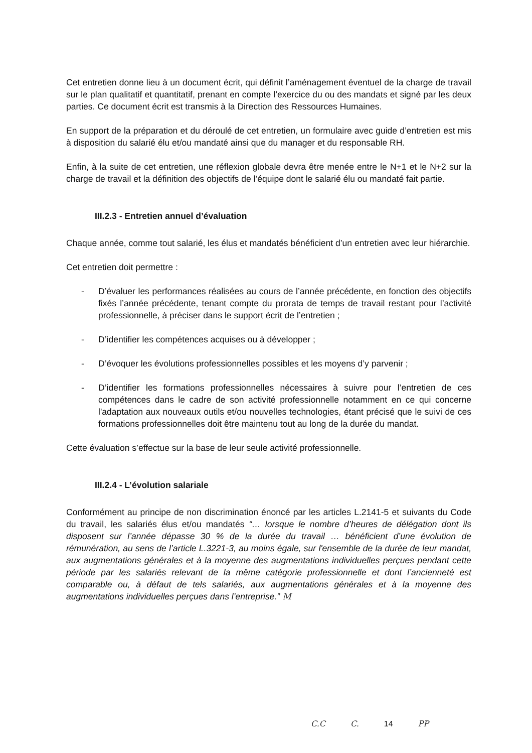Cet entretien donne lieu à un document écrit, qui définit l’aménagement éventuel de la charge de travail sur le plan qualitatif et quantitatif, prenant en compte l’exercice du ou des mandats et signé par les deux parties. Ce document écrit est transmis à la Direction des Ressources Humaines.
En support de la préparation et du déroulé de cet entretien, un formulaire avec guide d’entretien est mis à disposition du salarié élu et/ou mandaté ainsi que du manager et du responsable RH.
Enfin, à la suite de cet entretien, une réflexion globale devra être menée entre le N+1 et le N+2 sur la charge de travail et la définition des objectifs de l’équipe dont le salarié élu ou mandaté fait partie.
III.2.3 - Entretien annuel d’évaluation
Chaque année, comme tout salarié, les élus et mandatés bénéficient d’un entretien avec leur hiérarchie.
Cet entretien doit permettre :
- D’évaluer les performances réalisées au cours de l’année précédente, en fonction des objectifs fixés l’année précédente, tenant compte du prorata de temps de travail restant pour l’activité professionnelle, à préciser dans le support écrit de l’entretien ;
- D’identifier les compétences acquises ou à développer ;
- D’évoquer les évolutions professionnelles possibles et les moyens d’y parvenir ;
- D’identifier les formations professionnelles nécessaires à suivre pour l’entretien de ces compétences dans le cadre de son activité professionnelle notamment en ce qui concerne l'adaptation aux nouveaux outils et/ou nouvelles technologies, étant précisé que le suivi de ces formations professionnelles doit être maintenu tout au long de la durée du mandat.
Cette évaluation s’effectue sur la base de leur seule activité professionnelle.
III.2.4 - L’évolution salariale
Conformément au principe de non discrimination énoncé par les articles L.2141-5 et suivants du Code du travail, les salariés élus et/ou mandatés “… lorsque le nombre d’heures de délégation dont ils disposent sur l’année dépasse 30 % de la durée du travail … bénéficient d’une évolution de rémunération, au sens de l’article L.3221-3, au moins égale, sur l'ensemble de la durée de leur mandat, aux augmentations générales et à la moyenne des augmentations individuelles perçues pendant cette période par les salariés relevant de la même catégorie professionnelle et dont l’ancienneté est comparable ou, à défaut de tels salariés, aux augmentations générales et à la moyenne des augmentations individuelles perçues dans l’entreprise.” M
C.C C. 14 PP